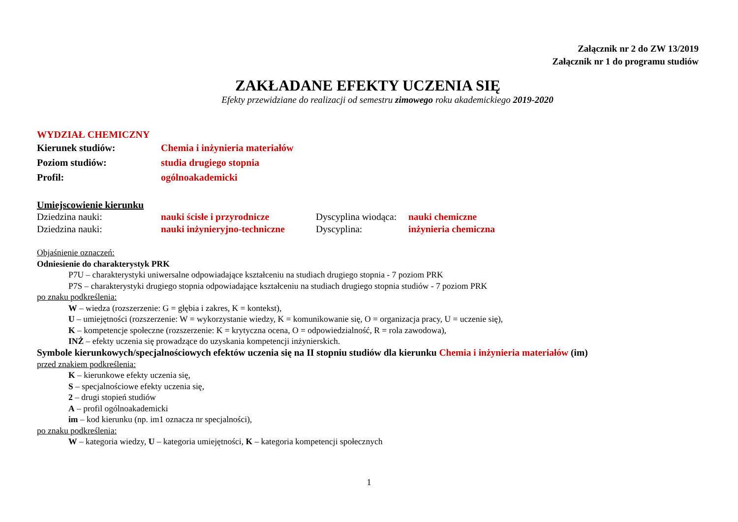Załącznik nr 2 do ZW 13/2019
Załącznik nr 1 do programu studiów
ZAKŁADANE EFEKTY UCZENIA SIĘ
Efekty przewidziane do realizacji od semestru zimowego roku akademickiego 2019-2020
WYDZIAŁ CHEMICZNY
Kierunek studiów: Chemia i inżynieria materiałów
Poziom studiów: studia drugiego stopnia
Profil: ogólnoakademicki
Umiejscowienie kierunku
Dziedzina nauki: nauki ścisłe i przyrodnicze Dyscyplina wiodąca: nauki chemiczne
Dziedzina nauki: nauki inżynieryjno-techniczne Dyscyplina: inżynieria chemiczna
Objaśnienie oznaczeń:
Odniesienie do charakterystyk PRK
P7U – charakterystyki uniwersalne odpowiadające kształceniu na studiach drugiego stopnia - 7 poziom PRK
P7S – charakterystyki drugiego stopnia odpowiadające kształceniu na studiach drugiego stopnia studiów - 7 poziom PRK
po znaku podkreślenia:
W – wiedza (rozszerzenie: G = głębia i zakres, K = kontekst),
U – umiejętności (rozszerzenie: W = wykorzystanie wiedzy, K = komunikowanie się, O = organizacja pracy, U = uczenie się),
K – kompetencje społeczne (rozszerzenie: K = krytyczna ocena, O = odpowiedzialność, R = rola zawodowa),
INŻ – efekty uczenia się prowadzące do uzyskania kompetencji inżynierskich.
Symbole kierunkowych/specjalnościowych efektów uczenia się na II stopniu studiów dla kierunku Chemia i inżynieria materiałów (im)
przed znakiem podkreślenia:
K – kierunkowe efekty uczenia się,
S – specjalnościowe efekty uczenia się,
2 – drugi stopień studiów
A – profil ogólnoakademicki
im – kod kierunku (np. im1 oznacza nr specjalności),
po znaku podkreślenia:
W – kategoria wiedzy, U – kategoria umiejętności, K – kategoria kompetencji społecznych
1